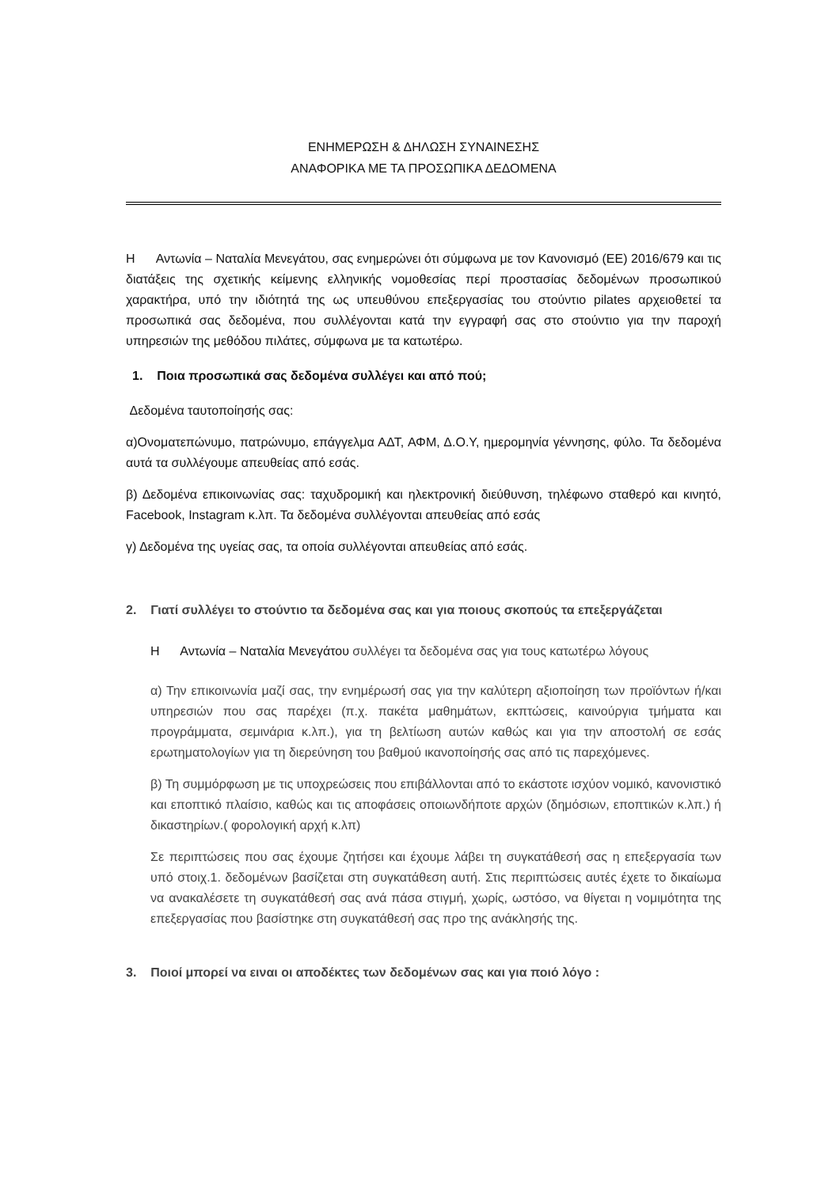ΕΝΗΜΕΡΩΣΗ & ΔΗΛΩΣΗ ΣΥΝΑΙΝΕΣΗΣ
ΑΝΑΦΟΡΙΚΑ ΜΕ ΤΑ ΠΡΟΣΩΠΙΚΑ ΔΕΔΟΜΕΝΑ
Η Αντωνία – Ναταλία Μενεγάτου, σας ενημερώνει ότι σύμφωνα με τον Κανονισμό (ΕΕ) 2016/679 και τις διατάξεις της σχετικής κείμενης ελληνικής νομοθεσίας περί προστασίας δεδομένων προσωπικού χαρακτήρα, υπό την ιδιότητά της ως υπευθύνου επεξεργασίας του στούντιο pilates αρχειοθετεί τα προσωπικά σας δεδομένα, που συλλέγονται κατά την εγγραφή σας στο στούντιο για την παροχή υπηρεσιών της μεθόδου πιλάτες, σύμφωνα με τα κατωτέρω.
1. Ποια προσωπικά σας δεδομένα συλλέγει και από πού;
Δεδομένα ταυτοποίησής σας:
α)Ονοματεπώνυμο, πατρώνυμο, επάγγελμα ΑΔΤ, ΑΦΜ, Δ.Ο.Υ, ημερομηνία γέννησης, φύλο. Τα δεδομένα αυτά τα συλλέγουμε απευθείας από εσάς.
β) Δεδομένα επικοινωνίας σας: ταχυδρομική και ηλεκτρονική διεύθυνση, τηλέφωνο σταθερό και κινητό, Facebook, Instagram κ.λπ. Τα δεδομένα συλλέγονται απευθείας από εσάς
γ) Δεδομένα της υγείας σας, τα οποία συλλέγονται απευθείας από εσάς.
2. Γιατί συλλέγει το στούντιο τα δεδομένα σας και για ποιους σκοπούς τα επεξεργάζεται
Η Αντωνία – Ναταλία Μενεγάτου συλλέγει τα δεδομένα σας για τους κατωτέρω λόγους
α) Την επικοινωνία μαζί σας, την ενημέρωσή σας για την καλύτερη αξιοποίηση των προϊόντων ή/και υπηρεσιών που σας παρέχει (π.χ. πακέτα μαθημάτων, εκπτώσεις, καινούργια τμήματα και προγράμματα, σεμινάρια κ.λπ.), για τη βελτίωση αυτών καθώς και για την αποστολή σε εσάς ερωτηματολογίων για τη διερεύνηση του βαθμού ικανοποίησής σας από τις παρεχόμενες.
β) Τη συμμόρφωση με τις υποχρεώσεις που επιβάλλονται από το εκάστοτε ισχύον νομικό, κανονιστικό και εποπτικό πλαίσιο, καθώς και τις αποφάσεις οποιωνδήποτε αρχών (δημόσιων, εποπτικών κ.λπ.) ή δικαστηρίων.( φορολογική αρχή κ.λπ)
Σε περιπτώσεις που σας έχουμε ζητήσει και έχουμε λάβει τη συγκατάθεσή σας η επεξεργασία των υπό στοιχ.1. δεδομένων βασίζεται στη συγκατάθεση αυτή. Στις περιπτώσεις αυτές έχετε το δικαίωμα να ανακαλέσετε τη συγκατάθεσή σας ανά πάσα στιγμή, χωρίς, ωστόσο, να θίγεται η νομιμότητα της επεξεργασίας που βασίστηκε στη συγκατάθεσή σας προ της ανάκλησής της.
3. Ποιοί μπορεί να ειναι οι αποδέκτες των δεδομένων σας και για ποιό λόγο :